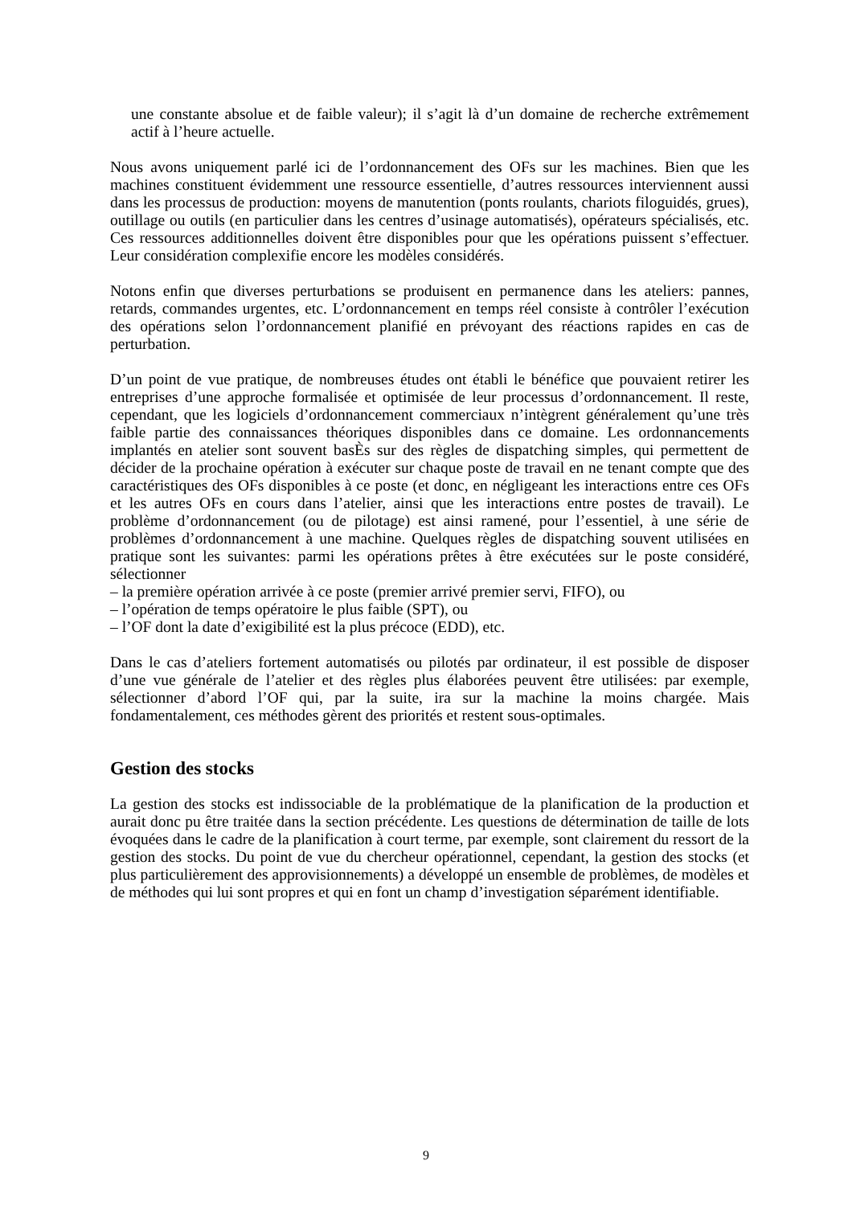une constante absolue et de faible valeur); il s’agit là d’un domaine de recherche extrêmement actif à l’heure actuelle.
Nous avons uniquement parlé ici de l’ordonnancement des OFs sur les machines. Bien que les machines constituent évidemment une ressource essentielle, d’autres ressources interviennent aussi dans les processus de production: moyens de manutention (ponts roulants, chariots filoguidés, grues), outillage ou outils (en particulier dans les centres d’usinage automatisés), opérateurs spécialisés, etc. Ces ressources additionnelles doivent être disponibles pour que les opérations puissent s’effectuer. Leur considération complexifie encore les modèles considérés.
Notons enfin que diverses perturbations se produisent en permanence dans les ateliers: pannes, retards, commandes urgentes, etc. L’ordonnancement en temps réel consiste à contrôler l’exécution des opérations selon l’ordonnancement planifié en prévoyant des réactions rapides en cas de perturbation.
D’un point de vue pratique, de nombreuses études ont établi le bénéfice que pouvaient retirer les entreprises d’une approche formalisée et optimisée de leur processus d’ordonnancement. Il reste, cependant, que les logiciels d’ordonnancement commerciaux n’intègrent généralement qu’une très faible partie des connaissances théoriques disponibles dans ce domaine. Les ordonnancements implantés en atelier sont souvent basÈs sur des règles de dispatching simples, qui permettent de décider de la prochaine opération à exécuter sur chaque poste de travail en ne tenant compte que des caractéristiques des OFs disponibles à ce poste (et donc, en négligeant les interactions entre ces OFs et les autres OFs en cours dans l’atelier, ainsi que les interactions entre postes de travail). Le problème d’ordonnancement (ou de pilotage) est ainsi ramené, pour l’essentiel, à une série de problèmes d’ordonnancement à une machine. Quelques règles de dispatching souvent utilisées en pratique sont les suivantes: parmi les opérations prêtes à être exécutées sur le poste considéré, sélectionner
– la première opération arrivée à ce poste (premier arrivé premier servi, FIFO), ou
– l’opération de temps opératoire le plus faible (SPT), ou
– l’OF dont la date d’exigibilité est la plus précoce (EDD), etc.
Dans le cas d’ateliers fortement automatisés ou pilotés par ordinateur, il est possible de disposer d’une vue générale de l’atelier et des règles plus élaborées peuvent être utilisées: par exemple, sélectionner d’abord l’OF qui, par la suite, ira sur la machine la moins chargée. Mais fondamentalement, ces méthodes gèrent des priorités et restent sous-optimales.
Gestion des stocks
La gestion des stocks est indissociable de la problématique de la planification de la production et aurait donc pu être traitée dans la section précédente. Les questions de détermination de taille de lots évoquées dans le cadre de la planification à court terme, par exemple, sont clairement du ressort de la gestion des stocks. Du point de vue du chercheur opérationnel, cependant, la gestion des stocks (et plus particulièrement des approvisionnements) a développé un ensemble de problèmes, de modèles et de méthodes qui lui sont propres et qui en font un champ d’investigation séparément identifiable.
9